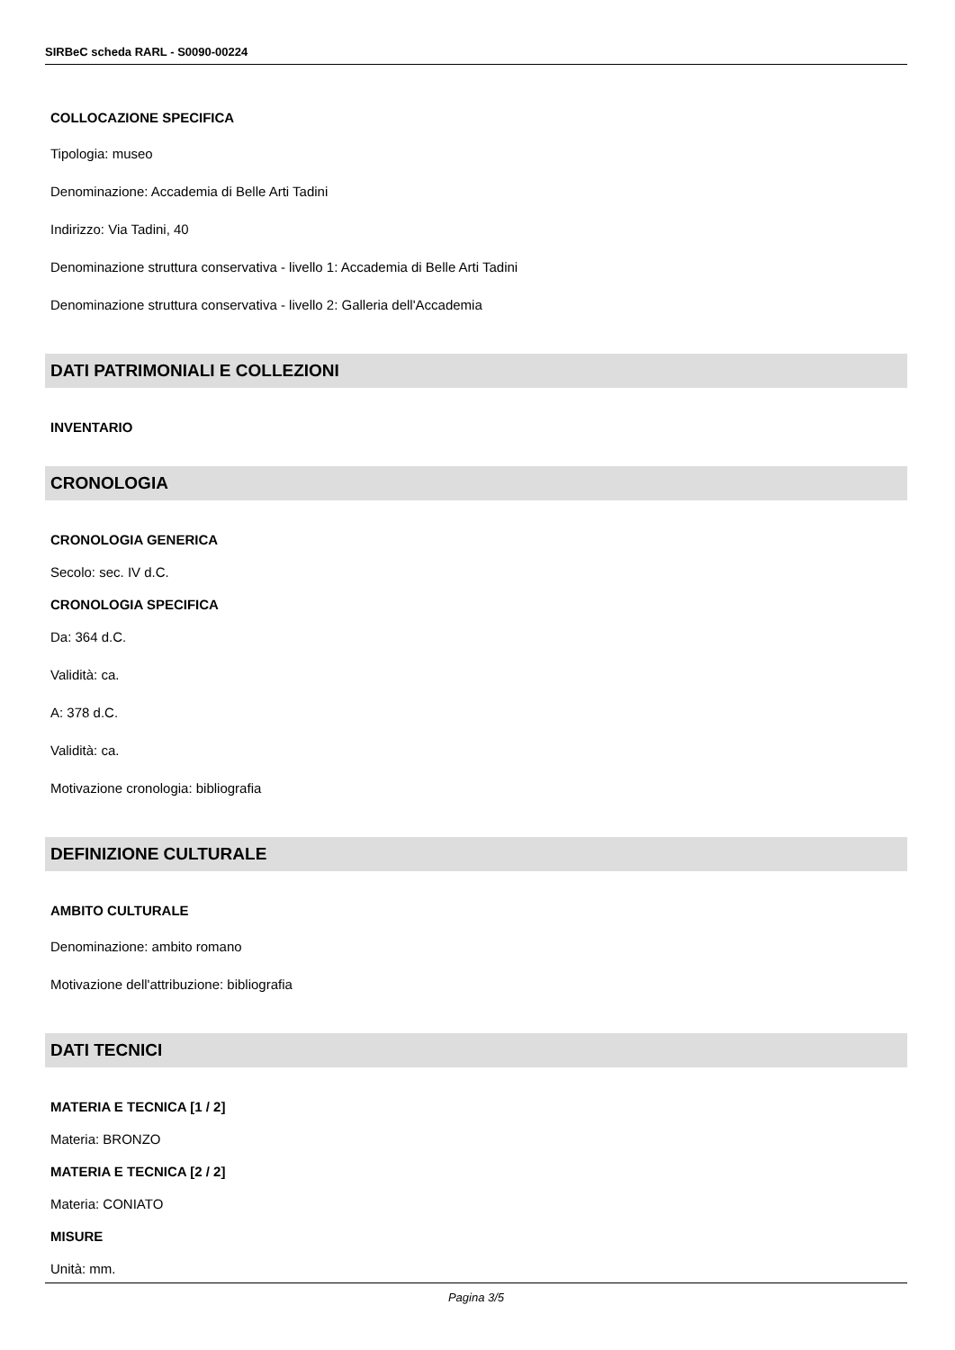SIRBeC scheda RARL - S0090-00224
COLLOCAZIONE SPECIFICA
Tipologia: museo
Denominazione: Accademia di Belle Arti Tadini
Indirizzo: Via Tadini, 40
Denominazione struttura conservativa - livello 1: Accademia di Belle Arti Tadini
Denominazione struttura conservativa - livello 2: Galleria dell'Accademia
DATI PATRIMONIALI E COLLEZIONI
INVENTARIO
CRONOLOGIA
CRONOLOGIA GENERICA
Secolo: sec. IV d.C.
CRONOLOGIA SPECIFICA
Da: 364 d.C.
Validità: ca.
A: 378 d.C.
Validità: ca.
Motivazione cronologia: bibliografia
DEFINIZIONE CULTURALE
AMBITO CULTURALE
Denominazione: ambito romano
Motivazione dell'attribuzione: bibliografia
DATI TECNICI
MATERIA E TECNICA [1 / 2]
Materia: BRONZO
MATERIA E TECNICA [2 / 2]
Materia: CONIATO
MISURE
Unità: mm.
Pagina 3/5